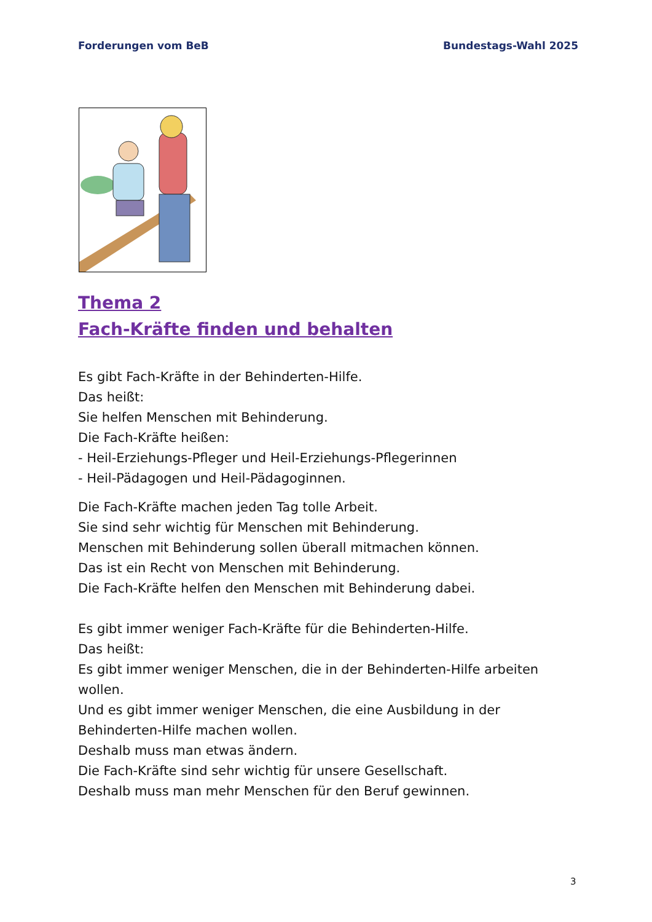Forderungen vom BeB Bundestags-Wahl 2025
Thema 2
Fach-Kräfte finden und behalten
Es gibt Fach-Kräfte in der Behinderten-Hilfe.
Das heißt:
Sie helfen Menschen mit Behinderung.
Die Fach-Kräfte heißen:
- Heil-Erziehungs-Pfleger und Heil-Erziehungs-Pflegerinnen
- Heil-Pädagogen und Heil-Pädagoginnen.
Die Fach-Kräfte machen jeden Tag tolle Arbeit.
Sie sind sehr wichtig für Menschen mit Behinderung.
Menschen mit Behinderung sollen überall mitmachen können.
Das ist ein Recht von Menschen mit Behinderung.
Die Fach-Kräfte helfen den Menschen mit Behinderung dabei.
Es gibt immer weniger Fach-Kräfte für die Behinderten-Hilfe.
Das heißt:
Es gibt immer weniger Menschen, die in der Behinderten-Hilfe arbeiten wollen.
Und es gibt immer weniger Menschen, die eine Ausbildung in der Behinderten-Hilfe machen wollen.
Deshalb muss man etwas ändern.
Die Fach-Kräfte sind sehr wichtig für unsere Gesellschaft.
Deshalb muss man mehr Menschen für den Beruf gewinnen.
3